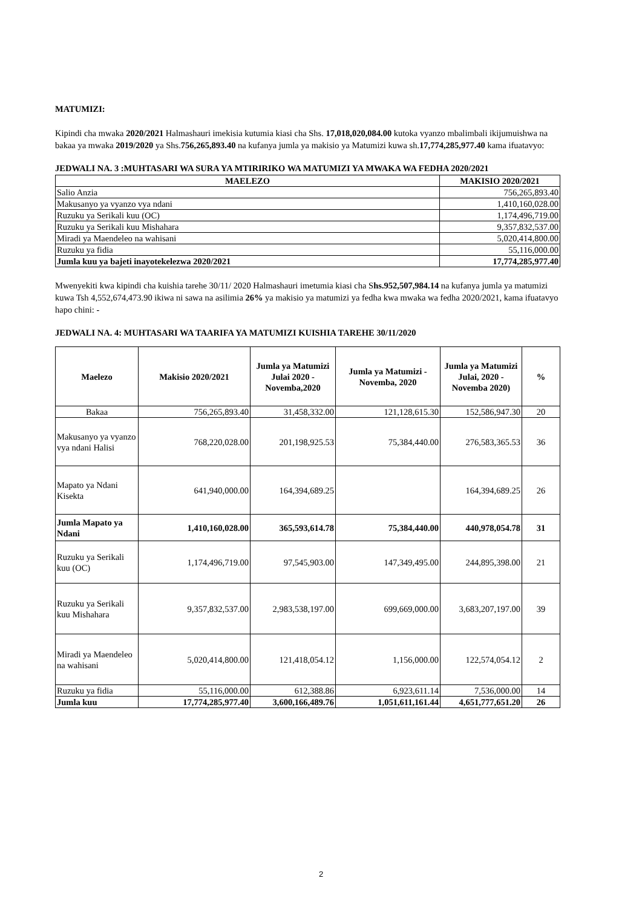MATUMIZI:
Kipindi cha mwaka 2020/2021 Halmashauri imekisia kutumia kiasi cha Shs. 17,018,020,084.00 kutoka vyanzo mbalimbali ikijumuishwa na bakaa ya mwaka 2019/2020 ya Shs.756,265,893.40 na kufanya jumla ya makisio ya Matumizi kuwa sh.17,774,285,977.40 kama ifuatavyo:
JEDWALI NA. 3 :MUHTASARI WA SURA YA MTIRIRIKO WA MATUMIZI YA MWAKA WA FEDHA 2020/2021
| MAELEZO | MAKISIO 2020/2021 |
| --- | --- |
| Salio Anzia | 756,265,893.40 |
| Makusanyo ya vyanzo vya ndani | 1,410,160,028.00 |
| Ruzuku ya Serikali kuu (OC) | 1,174,496,719.00 |
| Ruzuku ya Serikali kuu Mishahara | 9,357,832,537.00 |
| Miradi ya Maendeleo na wahisani | 5,020,414,800.00 |
| Ruzuku ya fidia | 55,116,000.00 |
| Jumla kuu ya bajeti inayotekelezwa 2020/2021 | 17,774,285,977.40 |
Mwenyekiti kwa kipindi cha kuishia tarehe 30/11/ 2020 Halmashauri imetumia kiasi cha Shs.952,507,984.14 na kufanya jumla ya matumizi kuwa Tsh 4,552,674,473.90 ikiwa ni sawa na asilimia 26% ya makisio ya matumizi ya fedha kwa mwaka wa fedha 2020/2021, kama ifuatavyo hapo chini: -
JEDWALI NA. 4: MUHTASARI WA TAARIFA YA MATUMIZI KUISHIA TAREHE 30/11/2020
| Maelezo | Makisio 2020/2021 | Jumla ya Matumizi Julai 2020 - Novemba,2020 | Jumla ya Matumizi - Novemba, 2020 | Jumla ya Matumizi Julai, 2020 -Novemba 2020) | % |
| --- | --- | --- | --- | --- | --- |
| Bakaa | 756,265,893.40 | 31,458,332.00 | 121,128,615.30 | 152,586,947.30 | 20 |
| Makusanyo ya vyanzo vya ndani Halisi | 768,220,028.00 | 201,198,925.53 | 75,384,440.00 | 276,583,365.53 | 36 |
| Mapato ya Ndani Kisekta | 641,940,000.00 | 164,394,689.25 | | 164,394,689.25 | 26 |
| Jumla Mapato ya Ndani | 1,410,160,028.00 | 365,593,614.78 | 75,384,440.00 | 440,978,054.78 | 31 |
| Ruzuku ya Serikali kuu (OC) | 1,174,496,719.00 | 97,545,903.00 | 147,349,495.00 | 244,895,398.00 | 21 |
| Ruzuku ya Serikali kuu Mishahara | 9,357,832,537.00 | 2,983,538,197.00 | 699,669,000.00 | 3,683,207,197.00 | 39 |
| Miradi ya Maendeleo na wahisani | 5,020,414,800.00 | 121,418,054.12 | 1,156,000.00 | 122,574,054.12 | 2 |
| Ruzuku ya fidia | 55,116,000.00 | 612,388.86 | 6,923,611.14 | 7,536,000.00 | 14 |
| Jumla kuu | 17,774,285,977.40 | 3,600,166,489.76 | 1,051,611,161.44 | 4,651,777,651.20 | 26 |
2